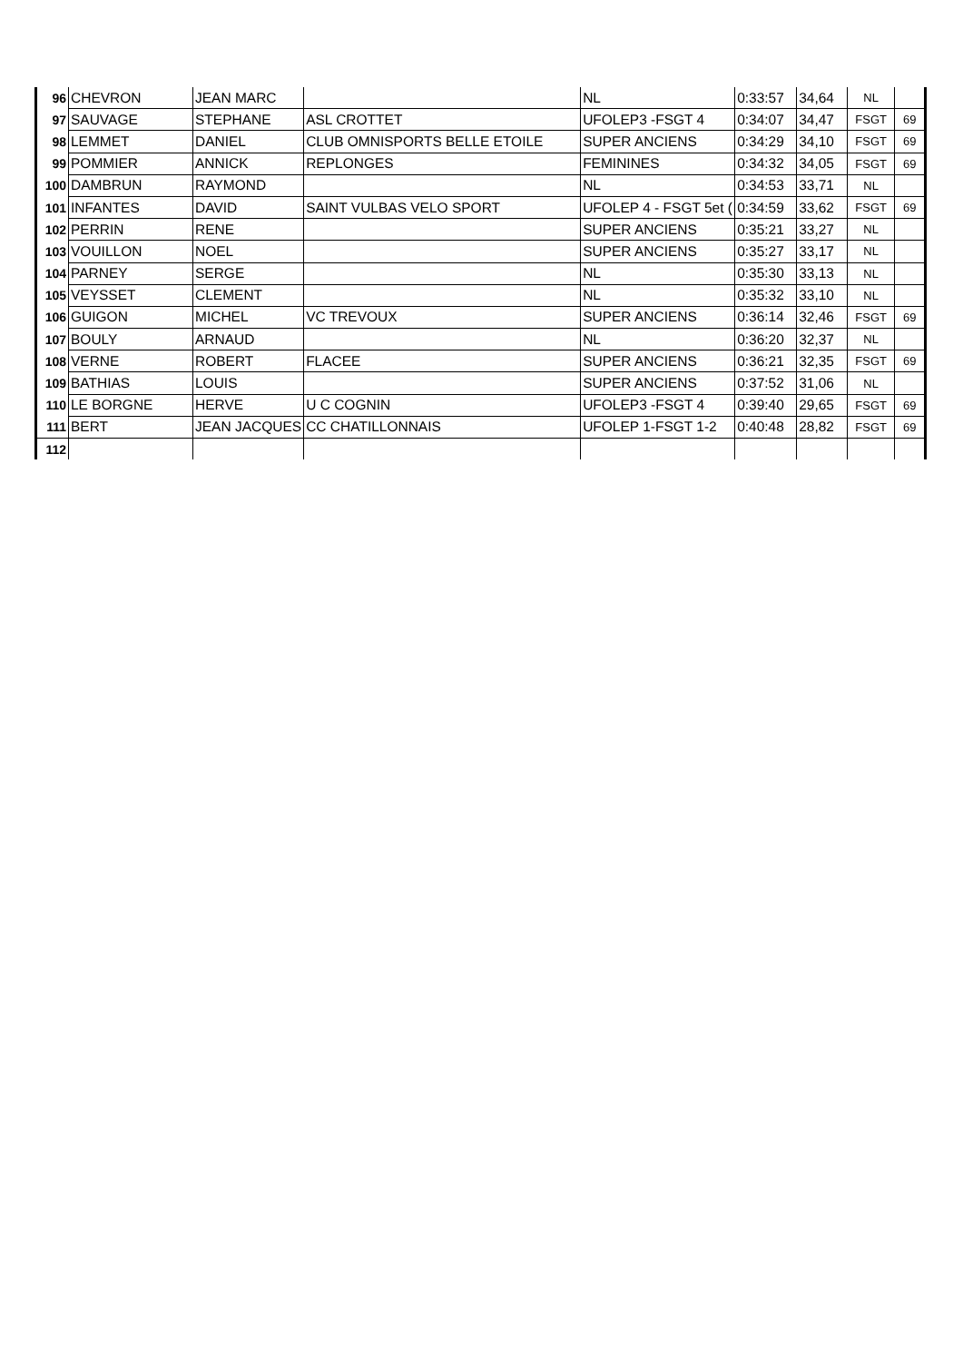| 96 | CHEVRON | JEAN MARC | | NL | 0:33:57 | 34,64 | NL | |
| 97 | SAUVAGE | STEPHANE | ASL CROTTET | UFOLEP3 -FSGT 4 | 0:34:07 | 34,47 | FSGT | 69 |
| 98 | LEMMET | DANIEL | CLUB OMNISPORTS BELLE ETOILE | SUPER ANCIENS | 0:34:29 | 34,10 | FSGT | 69 |
| 99 | POMMIER | ANNICK | REPLONGES | FEMININES | 0:34:32 | 34,05 | FSGT | 69 |
| 100 | DAMBRUN | RAYMOND | | NL | 0:34:53 | 33,71 | NL | |
| 101 | INFANTES | DAVID | SAINT VULBAS VELO SPORT | UFOLEP 4 - FSGT 5et ( | 0:34:59 | 33,62 | FSGT | 69 |
| 102 | PERRIN | RENE | | SUPER ANCIENS | 0:35:21 | 33,27 | NL | |
| 103 | VOUILLON | NOEL | | SUPER ANCIENS | 0:35:27 | 33,17 | NL | |
| 104 | PARNEY | SERGE | | NL | 0:35:30 | 33,13 | NL | |
| 105 | VEYSSET | CLEMENT | | NL | 0:35:32 | 33,10 | NL | |
| 106 | GUIGON | MICHEL | VC TREVOUX | SUPER ANCIENS | 0:36:14 | 32,46 | FSGT | 69 |
| 107 | BOULY | ARNAUD | | NL | 0:36:20 | 32,37 | NL | |
| 108 | VERNE | ROBERT | FLACEE | SUPER ANCIENS | 0:36:21 | 32,35 | FSGT | 69 |
| 109 | BATHIAS | LOUIS | | SUPER ANCIENS | 0:37:52 | 31,06 | NL | |
| 110 | LE BORGNE | HERVE | U C COGNIN | UFOLEP3 -FSGT 4 | 0:39:40 | 29,65 | FSGT | 69 |
| 111 | BERT | JEAN JACQUES | CC CHATILLONNAIS | UFOLEP 1-FSGT 1-2 | 0:40:48 | 28,82 | FSGT | 69 |
| 112 | | | | | | | | |